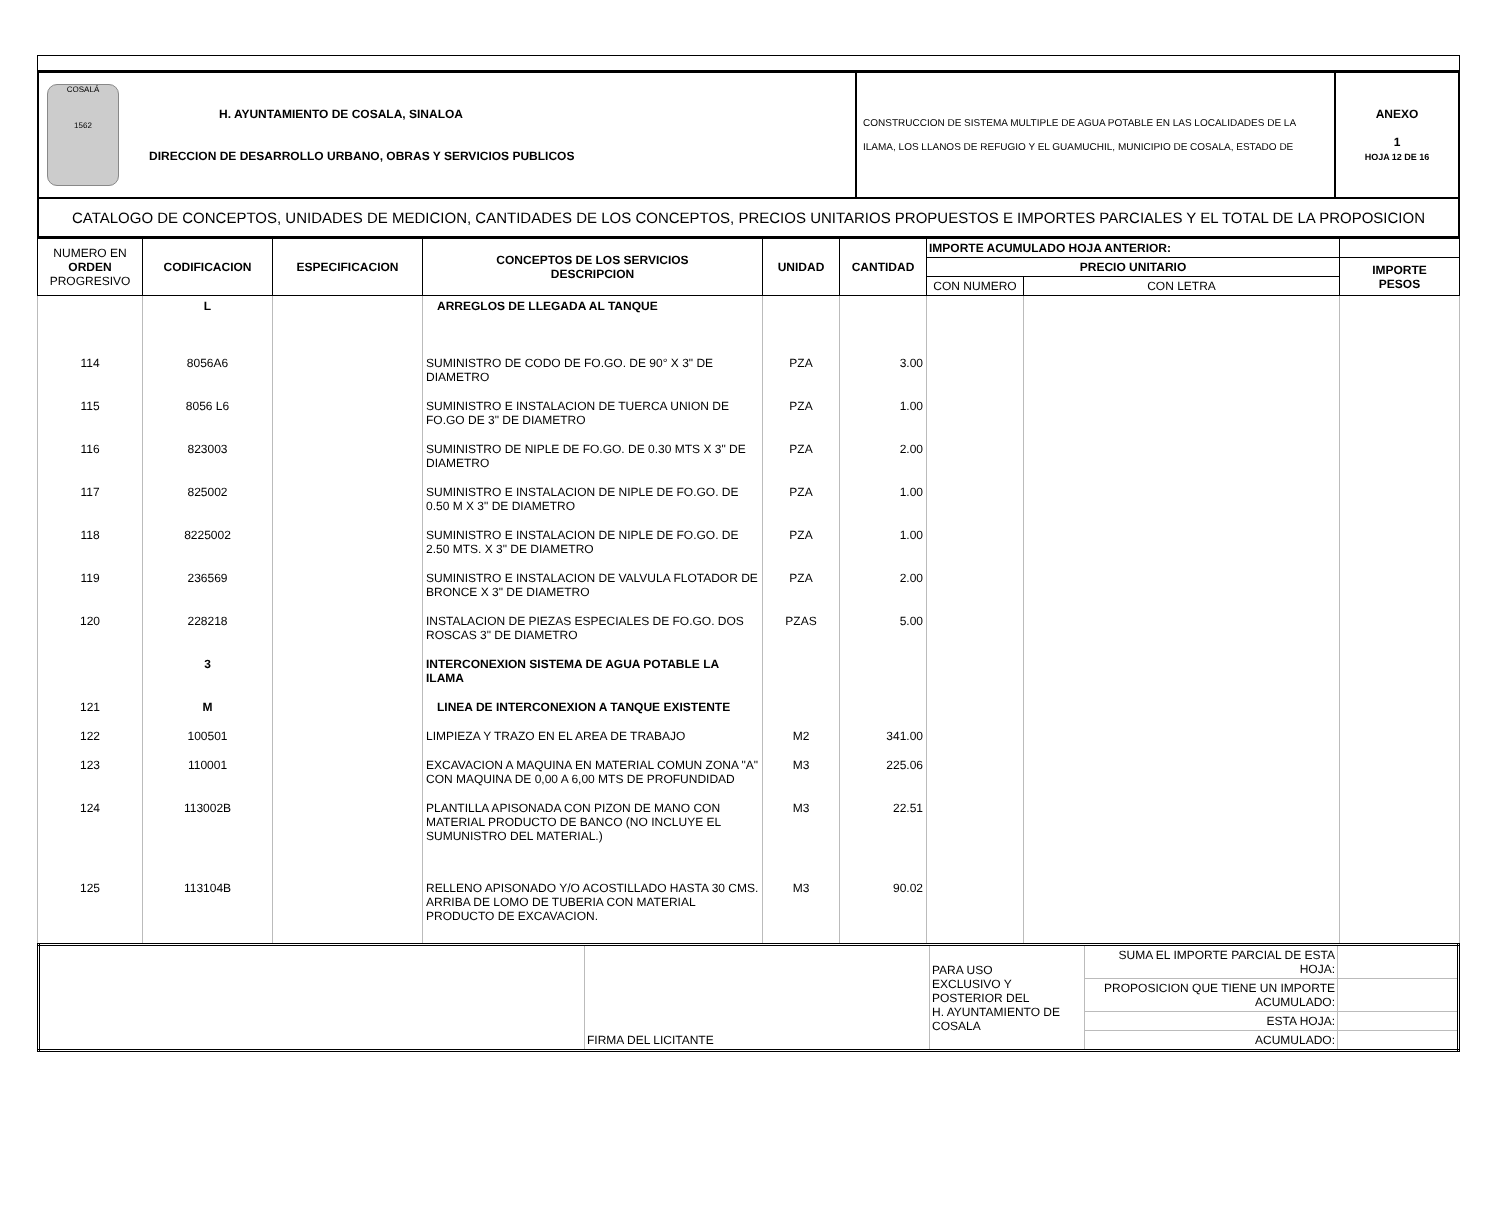| COSALÁ 1562 H. AYUNTAMIENTO DE COSALA, SINALOA DIRECCION DE DESARROLLO URBANO, OBRAS Y SERVICIOS PUBLICOS | CONSTRUCCION DE SISTEMA MULTIPLE DE AGUA POTABLE EN LAS LOCALIDADES DE LA ILAMA, LOS LLANOS DE REFUGIO Y EL GUAMUCHIL, MUNICIPIO DE COSALA, ESTADO DE | ANEXO 1 HOJA 12 DE 16 |
| CATALOGO DE CONCEPTOS, UNIDADES DE MEDICION, CANTIDADES DE LOS CONCEPTOS, PRECIOS UNITARIOS PROPUESTOS E IMPORTES PARCIALES Y EL TOTAL DE LA PROPOSICION | | |
| NUMERO EN ORDEN PROGRESIVO | CODIFICACION | ESPECIFICACION | CONCEPTOS DE LOS SERVICIOS DESCRIPCION | UNIDAD | CANTIDAD | IMPORTE ACUMULADO HOJA ANTERIOR: | | |
| --- | --- | --- | --- | --- | --- | --- | --- | --- |
| | | | | | | PRECIO UNITARIO | | IMPORTE PESOS |
| | | | | | | CON NUMERO | CON LETRA | |
| | L | | ARREGLOS DE LLEGADA AL TANQUE | | | | | |
| 114 | 8056A6 | | SUMINISTRO DE CODO DE FO.GO. DE 90° X 3" DE DIAMETRO | PZA | 3.00 | | | |
| 115 | 8056 L6 | | SUMINISTRO E INSTALACION DE TUERCA UNION DE FO.GO DE 3" DE DIAMETRO | PZA | 1.00 | | | |
| 116 | 823003 | | SUMINISTRO DE NIPLE DE FO.GO. DE 0.30 MTS X 3" DE DIAMETRO | PZA | 2.00 | | | |
| 117 | 825002 | | SUMINISTRO E INSTALACION DE NIPLE DE FO.GO. DE 0.50 M X 3" DE DIAMETRO | PZA | 1.00 | | | |
| 118 | 8225002 | | SUMINISTRO E INSTALACION DE NIPLE DE FO.GO. DE 2.50 MTS. X 3" DE DIAMETRO | PZA | 1.00 | | | |
| 119 | 236569 | | SUMINISTRO E INSTALACION DE VALVULA FLOTADOR DE BRONCE X 3" DE DIAMETRO | PZA | 2.00 | | | |
| 120 | 228218 | | INSTALACION DE PIEZAS ESPECIALES DE FO.GO. DOS ROSCAS 3" DE DIAMETRO | PZAS | 5.00 | | | |
| | 3 | | INTERCONEXION SISTEMA DE AGUA POTABLE LA ILAMA | | | | | |
| 121 | M | | LINEA DE INTERCONEXION A TANQUE EXISTENTE | | | | | |
| 122 | 100501 | | LIMPIEZA Y TRAZO EN EL AREA DE TRABAJO | M2 | 341.00 | | | |
| 123 | 110001 | | EXCAVACION A MAQUINA EN MATERIAL COMUN ZONA "A" CON MAQUINA DE 0,00 A 6,00 MTS DE PROFUNDIDAD | M3 | 225.06 | | | |
| 124 | 113002B | | PLANTILLA APISONADA CON PIZON DE MANO CON MATERIAL PRODUCTO DE BANCO (NO INCLUYE EL SUMUNISTRO DEL MATERIAL.) | M3 | 22.51 | | | |
| 125 | 113104B | | RELLENO APISONADO Y/O ACOSTILLADO HASTA 30 CMS. ARRIBA DE LOMO DE TUBERIA CON MATERIAL PRODUCTO DE EXCAVACION. | M3 | 90.02 | | | |
| | FIRMA DEL LICITANTE | PARA USO EXCLUSIVO Y POSTERIOR DEL H. AYUNTAMIENTO DE COSALA | SUMA EL IMPORTE PARCIAL DE ESTA HOJA: | |
| | | | PROPOSICION QUE TIENE UN IMPORTE ACUMULADO: | |
| | | | ESTA HOJA: | |
| | | | ACUMULADO: | |